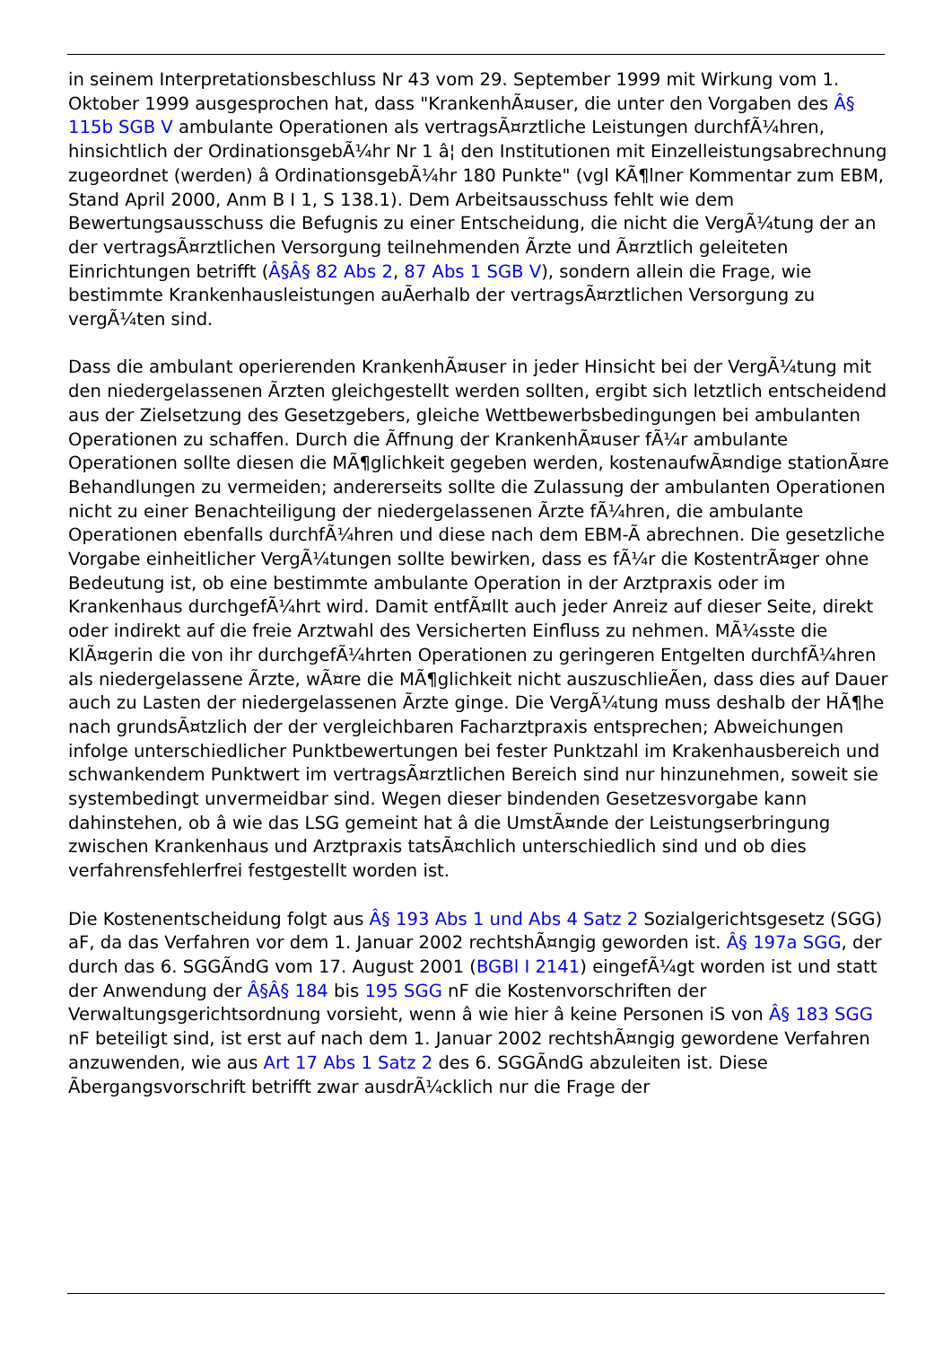in seinem Interpretationsbeschluss Nr 43 vom 29. September 1999 mit Wirkung vom 1. Oktober 1999 ausgesprochen hat, dass "KrankenhÃ¤user, die unter den Vorgaben des Â§ 115b SGB V ambulante Operationen als vertragsÃ¤rztliche Leistungen durchfÃ¼hren, hinsichtlich der OrdinationsgebÃ¼hr Nr 1 â¦ den Institutionen mit Einzelleistungsabrechnung zugeordnet (werden) â OrdinationsgebÃ¼hr 180 Punkte" (vgl KÃ¶lner Kommentar zum EBM, Stand April 2000, Anm B I 1, S 138.1). Dem Arbeitsausschuss fehlt wie dem Bewertungsausschuss die Befugnis zu einer Entscheidung, die nicht die VergÃ¼tung der an der vertragsÃ¤rztlichen Versorgung teilnehmenden Ãrzte und Ã¤rztlich geleiteten Einrichtungen betrifft (Â§Â§ 82 Abs 2, 87 Abs 1 SGB V), sondern allein die Frage, wie bestimmte Krankenhausleistungen auÃerhalb der vertragsÃ¤rztlichen Versorgung zu vergÃ¼ten sind.
Dass die ambulant operierenden KrankenhÃ¤user in jeder Hinsicht bei der VergÃ¼tung mit den niedergelassenen Ãrzten gleichgestellt werden sollten, ergibt sich letztlich entscheidend aus der Zielsetzung des Gesetzgebers, gleiche Wettbewerbsbedingungen bei ambulanten Operationen zu schaffen. Durch die Ãffnung der KrankenhÃ¤user fÃ¼r ambulante Operationen sollte diesen die MÃ¶glichkeit gegeben werden, kostenaufwÃ¤ndige stationÃ¤re Behandlungen zu vermeiden; andererseits sollte die Zulassung der ambulanten Operationen nicht zu einer Benachteiligung der niedergelassenen Ãrzte fÃ¼hren, die ambulante Operationen ebenfalls durchfÃ¼hren und diese nach dem EBM-Ã abrechnen. Die gesetzliche Vorgabe einheitlicher VergÃ¼tungen sollte bewirken, dass es fÃ¼r die KostentrÃ¤ger ohne Bedeutung ist, ob eine bestimmte ambulante Operation in der Arztpraxis oder im Krankenhaus durchgefÃ¼hrt wird. Damit entfÃ¤llt auch jeder Anreiz auf dieser Seite, direkt oder indirekt auf die freie Arztwahl des Versicherten Einfluss zu nehmen. MÃ¼sste die KlÃ¤gerin die von ihr durchgefÃ¼hrten Operationen zu geringeren Entgelten durchfÃ¼hren als niedergelassene Ãrzte, wÃ¤re die MÃ¶glichkeit nicht auszuschlieÃen, dass dies auf Dauer auch zu Lasten der niedergelassenen Ãrzte ginge. Die VergÃ¼tung muss deshalb der HÃ¶he nach grundsÃ¤tzlich der der vergleichbaren Facharztpraxis entsprechen; Abweichungen infolge unterschiedlicher Punktbewertungen bei fester Punktzahl im Krakenhausbereich und schwankendem Punktwert im vertragsÃ¤rztlichen Bereich sind nur hinzunehmen, soweit sie systembedingt unvermeidbar sind. Wegen dieser bindenden Gesetzesvorgabe kann dahinstehen, ob â wie das LSG gemeint hat â die UmstÃ¤nde der Leistungserbringung zwischen Krankenhaus und Arztpraxis tatsÃ¤chlich unterschiedlich sind und ob dies verfahrensfehlerfrei festgestellt worden ist.
Die Kostenentscheidung folgt aus Â§ 193 Abs 1 und Abs 4 Satz 2 Sozialgerichtsgesetz (SGG) aF, da das Verfahren vor dem 1. Januar 2002 rechtshÃ¤ngig geworden ist. Â§ 197a SGG, der durch das 6. SGGÃndG vom 17. August 2001 (BGBl I 2141) eingefÃ¼gt worden ist und statt der Anwendung der Â§Â§ 184 bis 195 SGG nF die Kostenvorschriften der Verwaltungsgerichtsordnung vorsieht, wenn â wie hier â keine Personen iS von Â§ 183 SGG nF beteiligt sind, ist erst auf nach dem 1. Januar 2002 rechtshÃ¤ngig gewordene Verfahren anzuwenden, wie aus Art 17 Abs 1 Satz 2 des 6. SGGÃndG abzuleiten ist. Diese Ãbergangsvorschrift betrifft zwar ausdrÃ¼cklich nur die Frage der